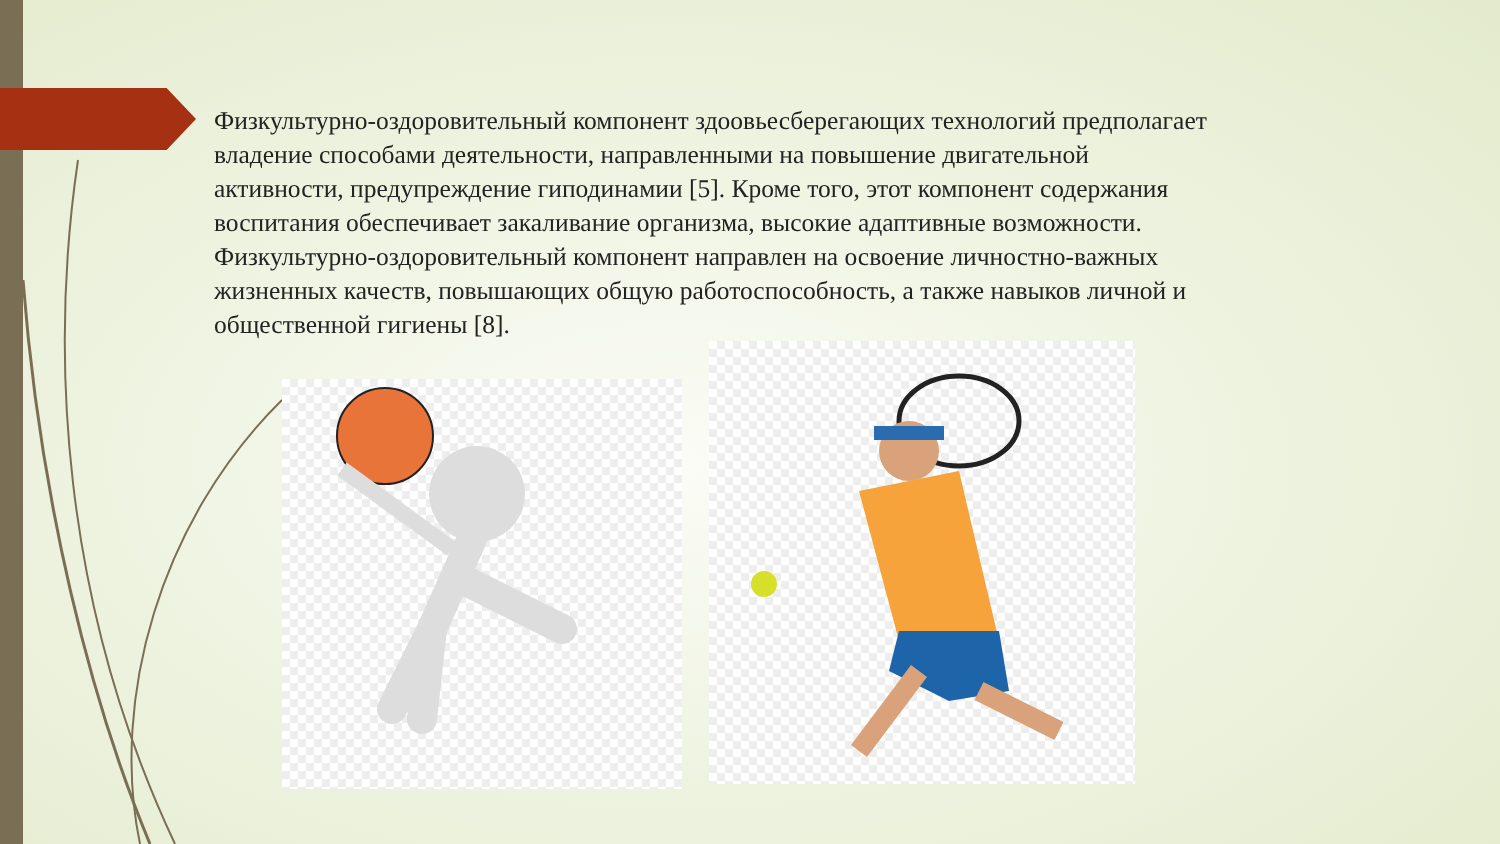Физкультурно-оздоровительный компонент здоовьесберегающих технологий предполагает владение способами деятельности, направленными на повышение двигательной активности, предупреждение гиподинамии [5]. Кроме того, этот компонент содержания воспитания обеспечивает закаливание организма, высокие адаптивные возможности. Физкультурно-оздоровительный компонент направлен на освоение личностно-важных жизненных качеств, повышающих общую работоспособность, а также навыков личной и общественной гигиены [8].